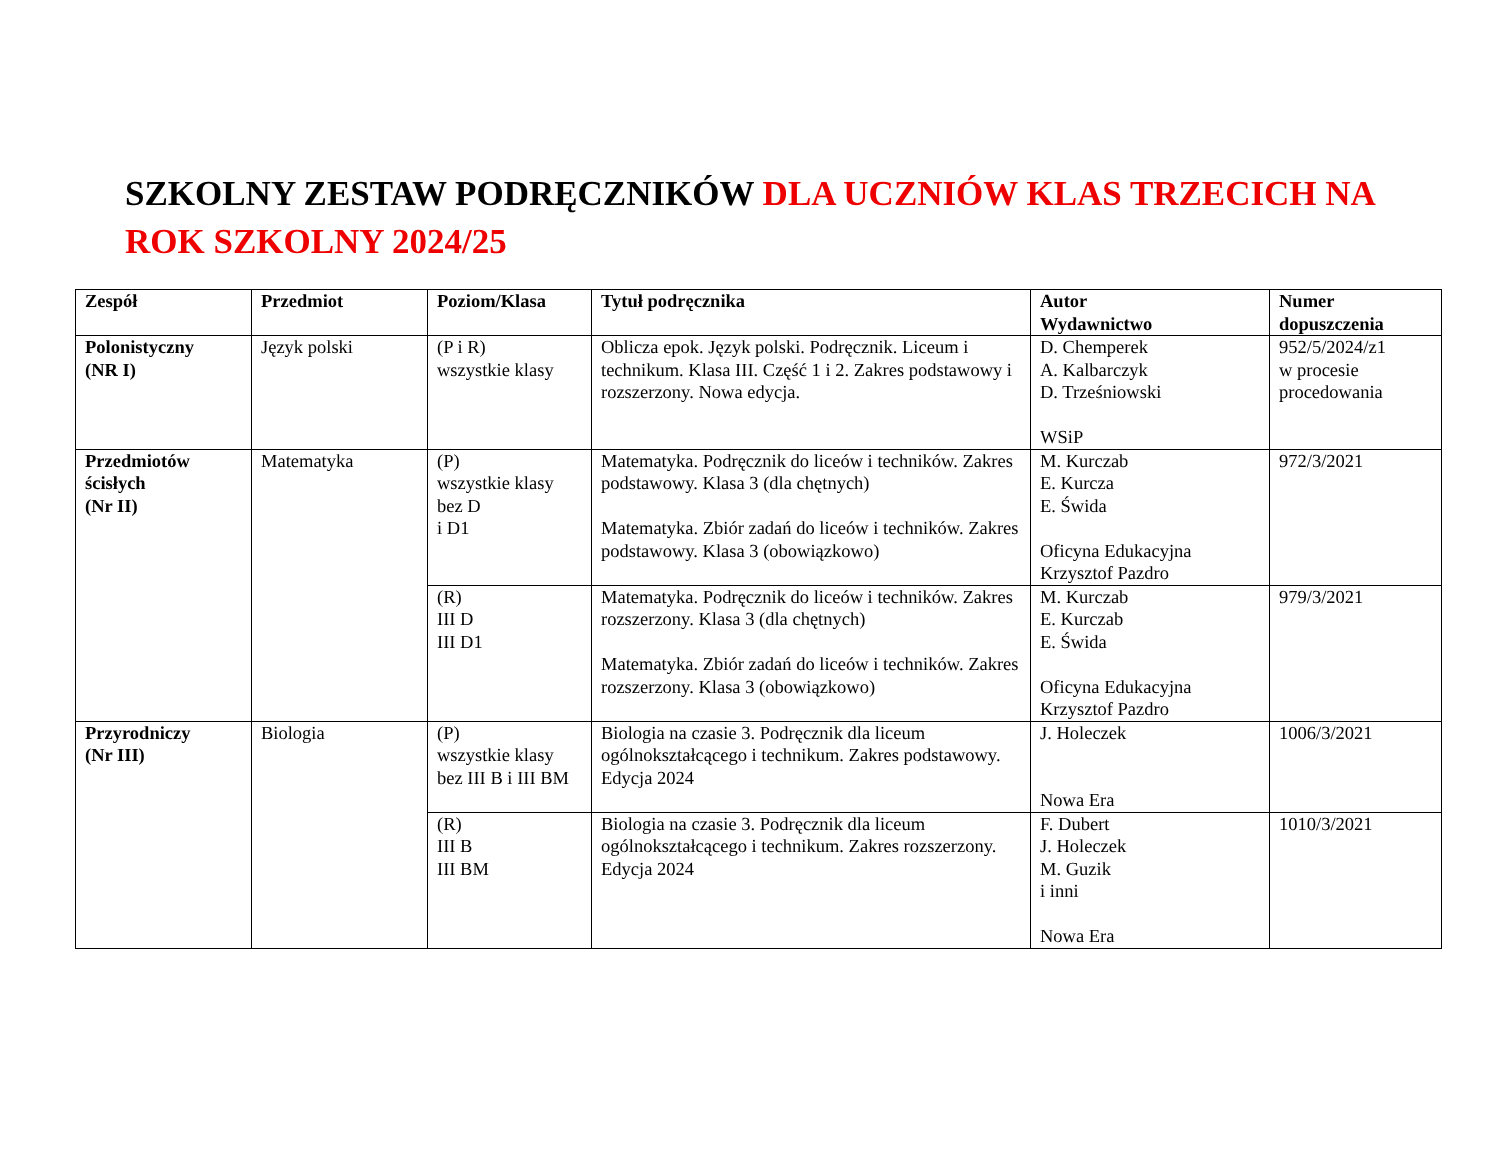SZKOLNY ZESTAW PODRĘCZNIKÓW DLA UCZNIÓW KLAS TRZECICH NA ROK SZKOLNY 2024/25
| Zespół | Przedmiot | Poziom/Klasa | Tytuł podręcznika | Autor Wydawnictwo | Numer dopuszczenia |
| --- | --- | --- | --- | --- | --- |
| Polonistyczny (NR I) | Język polski | (P i R) wszystkie klasy | Oblicza epok. Język polski. Podręcznik. Liceum i technikum. Klasa III. Część 1 i 2. Zakres podstawowy i rozszerzony. Nowa edycja. | D. Chemperek A. Kalbarczyk D. Trześniowski WSiP | 952/5/2024/z1 w procesie procedowania |
| Przedmiotów ścisłych (Nr II) | Matematyka | (P) wszystkie klasy bez D i D1 | Matematyka. Podręcznik do liceów i techników. Zakres podstawowy. Klasa 3 (dla chętnych) Matematyka. Zbiór zadań do liceów i techników. Zakres podstawowy. Klasa 3 (obowiązkowo) | M. Kurczab E. Kurcza E. Świda Oficyna Edukacyjna Krzysztof Pazdro | 972/3/2021 |
| | | (R) III D III D1 | Matematyka. Podręcznik do liceów i techników. Zakres rozszerzony. Klasa 3 (dla chętnych) Matematyka. Zbiór zadań do liceów i techników. Zakres rozszerzony. Klasa 3 (obowiązkowo) | M. Kurczab E. Kurczab E. Świda Oficyna Edukacyjna Krzysztof Pazdro | 979/3/2021 |
| Przyrodniczy (Nr III) | Biologia | (P) wszystkie klasy bez III B i III BM | Biologia na czasie 3. Podręcznik dla liceum ogólnokształcącego i technikum. Zakres podstawowy. Edycja 2024 | J. Holeczek Nowa Era | 1006/3/2021 |
| | | (R) III B III BM | Biologia na czasie 3. Podręcznik dla liceum ogólnokształcącego i technikum. Zakres rozszerzony. Edycja 2024 | F. Dubert J. Holeczek M. Guzik i inni Nowa Era | 1010/3/2021 |